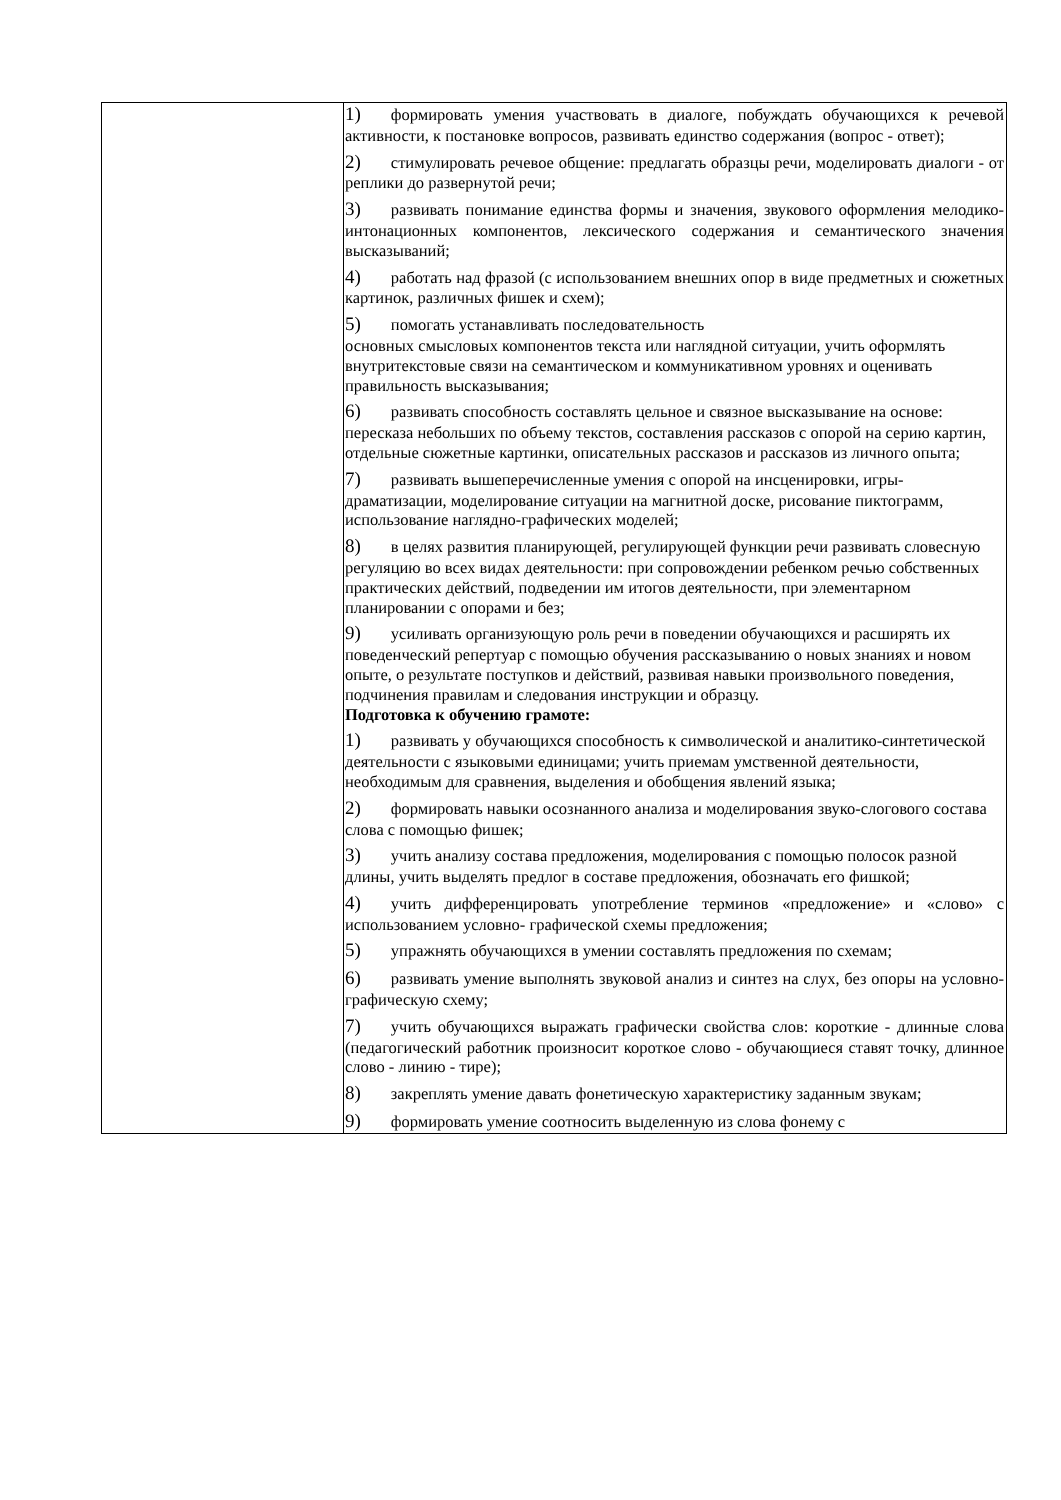| | 1) формировать умения участвовать в диалоге, побуждать обучающихся к речевой активности, к постановке вопросов, развивать единство содержания (вопрос - ответ); 2) стимулировать речевое общение: предлагать образцы речи, моделировать диалоги - от реплики до развернутой речи; 3) развивать понимание единства формы и значения, звукового оформления мелодико-интонационных компонентов, лексического содержания и семантического значения высказываний; 4) работать над фразой (с использованием внешних опор в виде предметных и сюжетных картинок, различных фишек и схем); 5) помогать устанавливать последовательность основных смысловых компонентов текста или наглядной ситуации, учить оформлять внутритекстовые связи на семантическом и коммуникативном уровнях и оценивать правильность высказывания; 6) развивать способность составлять цельное и связное высказывание на основе: пересказа небольших по объему текстов, составления рассказов с опорой на серию картин, отдельные сюжетные картинки, описательных рассказов и рассказов из личного опыта; 7) развивать вышеперечисленные умения с опорой на инсценировки, игры-драматизации, моделирование ситуации на магнитной доске, рисование пиктограмм, использование наглядно-графических моделей; 8) в целях развития планирующей, регулирующей функции речи развивать словесную регуляцию во всех видах деятельности: при сопровождении ребенком речью собственных практических действий, подведении им итогов деятельности, при элементарном планировании с опорами и без; 9) усиливать организующую роль речи в поведении обучающихся и расширять их поведенческий репертуар с помощью обучения рассказыванию о новых знаниях и новом опыте, о результате поступков и действий, развивая навыки произвольного поведения, подчинения правилам и следования инструкции и образцу. Подготовка к обучению грамоте: 1) развивать у обучающихся способность к символической и аналитико-синтетической деятельности с языковыми единицами; учить приемам умственной деятельности, необходимым для сравнения, выделения и обобщения явлений языка; 2) формировать навыки осознанного анализа и моделирования звуко-слогового состава слова с помощью фишек; 3) учить анализу состава предложения, моделирования с помощью полосок разной длины, учить выделять предлог в составе предложения, обозначать его фишкой; 4) учить дифференцировать употребление терминов «предложение» и «слово» с использованием условно- графической схемы предложения; 5) упражнять обучающихся в умении составлять предложения по схемам; 6) развивать умение выполнять звуковой анализ и синтез на слух, без опоры на условно-графическую схему; 7) учить обучающихся выражать графически свойства слов: короткие - длинные слова (педагогический работник произносит короткое слово - обучающиеся ставят точку, длинное слово - линию - тире); 8) закреплять умение давать фонетическую характеристику заданным звукам; 9) формировать умение соотносить выделенную из слова фонему с |